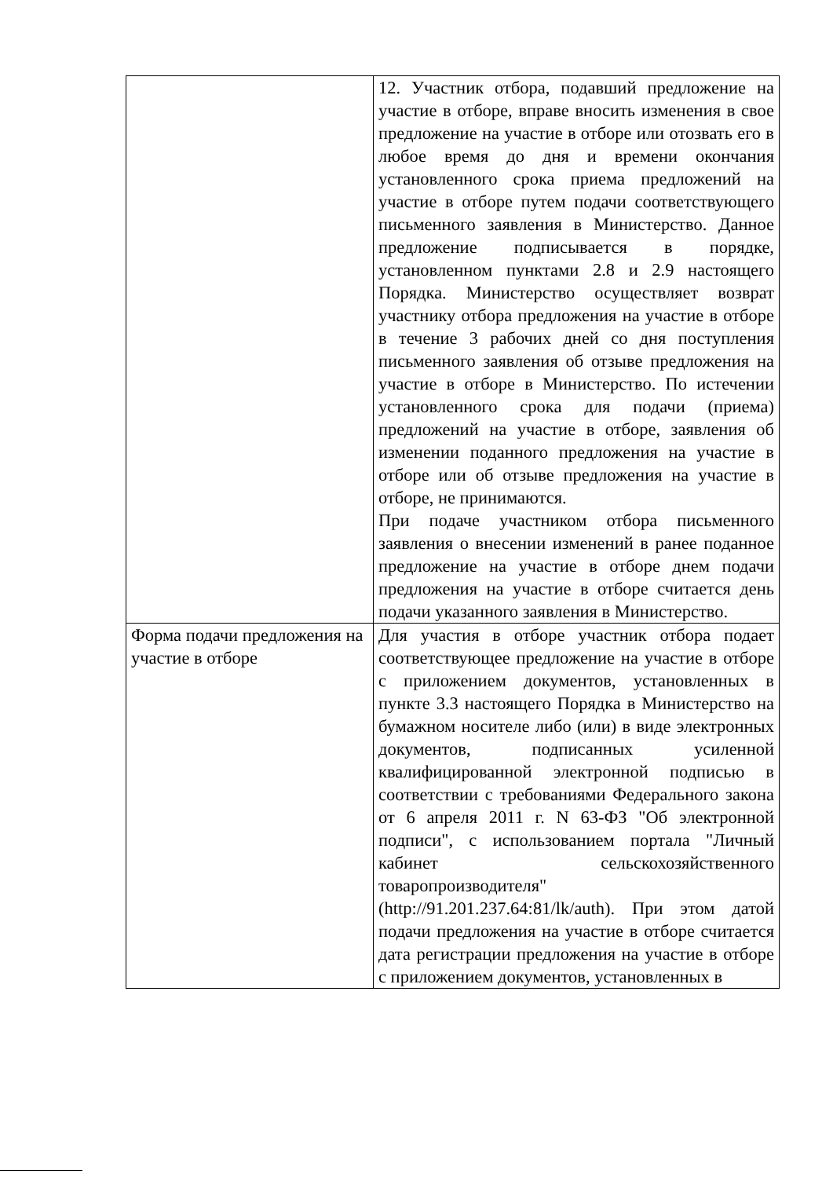| | 12. Участник отбора, подавший предложение на участие в отборе, вправе вносить изменения в свое предложение на участие в отборе или отозвать его в любое время до дня и времени окончания установленного срока приема предложений на участие в отборе путем подачи соответствующего письменного заявления в Министерство. Данное предложение подписывается в порядке, установленном пунктами 2.8 и 2.9 настоящего Порядка. Министерство осуществляет возврат участнику отбора предложения на участие в отборе в течение 3 рабочих дней со дня поступления письменного заявления об отзыве предложения на участие в отборе в Министерство. По истечении установленного срока для подачи (приема) предложений на участие в отборе, заявления об изменении поданного предложения на участие в отборе или об отзыве предложения на участие в отборе, не принимаются. При подаче участником отбора письменного заявления о внесении изменений в ранее поданное предложение на участие в отборе днем подачи предложения на участие в отборе считается день подачи указанного заявления в Министерство. |
| Форма подачи предложения на участие в отборе | Для участия в отборе участник отбора подает соответствующее предложение на участие в отборе с приложением документов, установленных в пункте 3.3 настоящего Порядка в Министерство на бумажном носителе либо (или) в виде электронных документов, подписанных усиленной квалифицированной электронной подписью в соответствии с требованиями Федерального закона от 6 апреля 2011 г. N 63-ФЗ "Об электронной подписи", с использованием портала "Личный кабинет сельскохозяйственного товаропроизводителя" (http://91.201.237.64:81/lk/auth). При этом датой подачи предложения на участие в отборе считается дата регистрации предложения на участие в отборе с приложением документов, установленных в |